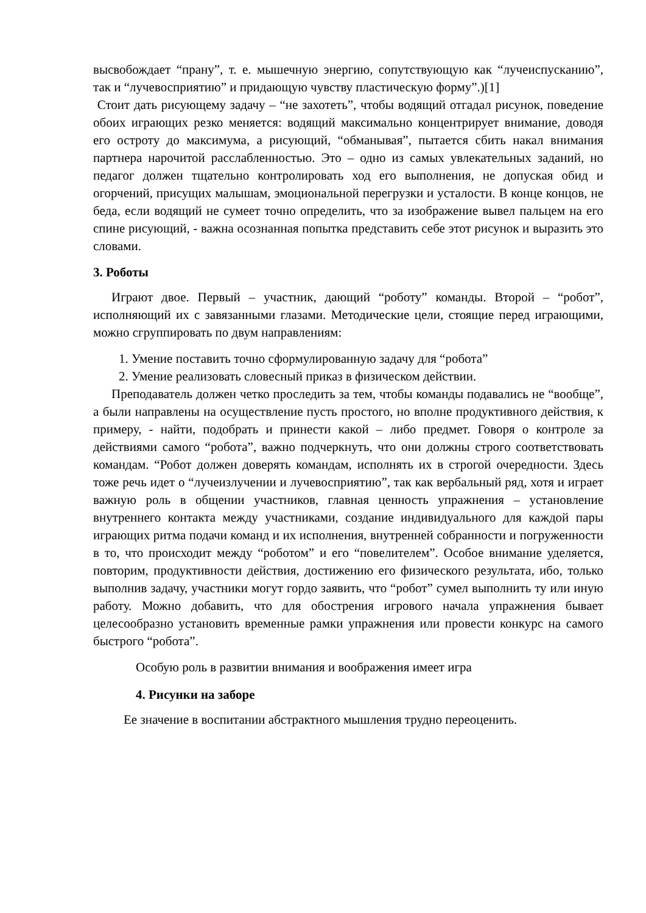высвобождает “прану”, т. е. мышечную энергию, сопутствующую как “лучеиспусканию”, так и “лучевосприятию” и придающую чувству пластическую форму”.)[1]
Стоит дать рисующему задачу – “не захотеть”, чтобы водящий отгадал рисунок, поведение обоих играющих резко меняется: водящий максимально концентрирует внимание, доводя его остроту до максимума, а рисующий, “обманывая”, пытается сбить накал внимания партнера нарочитой расслабленностью. Это – одно из самых увлекательных заданий, но педагог должен тщательно контролировать ход его выполнения, не допуская обид и огорчений, присущих малышам, эмоциональной перегрузки и усталости. В конце концов, не беда, если водящий не сумеет точно определить, что за изображение вывел пальцем на его спине рисующий, - важна осознанная попытка представить себе этот рисунок и выразить это словами.
3. Роботы
Играют двое. Первый – участник, дающий “роботу” команды. Второй – “робот”, исполняющий их с завязанными глазами. Методические цели, стоящие перед играющими, можно сгруппировать по двум направлениям:
1. Умение поставить точно сформулированную задачу для “робота”
2. Умение реализовать словесный приказ в физическом действии.
Преподаватель должен четко проследить за тем, чтобы команды подавались не “вообще”, а были направлены на осуществление пусть простого, но вполне продуктивного действия, к примеру, - найти, подобрать и принести какой – либо предмет. Говоря о контроле за действиями самого “робота”, важно подчеркнуть, что они должны строго соответствовать командам. “Робот должен доверять командам, исполнять их в строгой очередности. Здесь тоже речь идет о “лучеизлучении и лучевосприятию”, так как вербальный ряд, хотя и играет важную роль в общении участников, главная ценность упражнения – установление внутреннего контакта между участниками, создание индивидуального для каждой пары играющих ритма подачи команд и их исполнения, внутренней собранности и погруженности в то, что происходит между “роботом” и его “повелителем”. Особое внимание уделяется, повторим, продуктивности действия, достижению его физического результата, ибо, только выполнив задачу, участники могут гордо заявить, что “робот” сумел выполнить ту или иную работу. Можно добавить, что для обострения игрового начала упражнения бывает целесообразно установить временные рамки упражнения или провести конкурс на самого быстрого “робота”.
Особую роль в развитии внимания и воображения имеет игра
4. Рисунки на заборе
Ее значение в воспитании абстрактного мышления трудно переоценить.